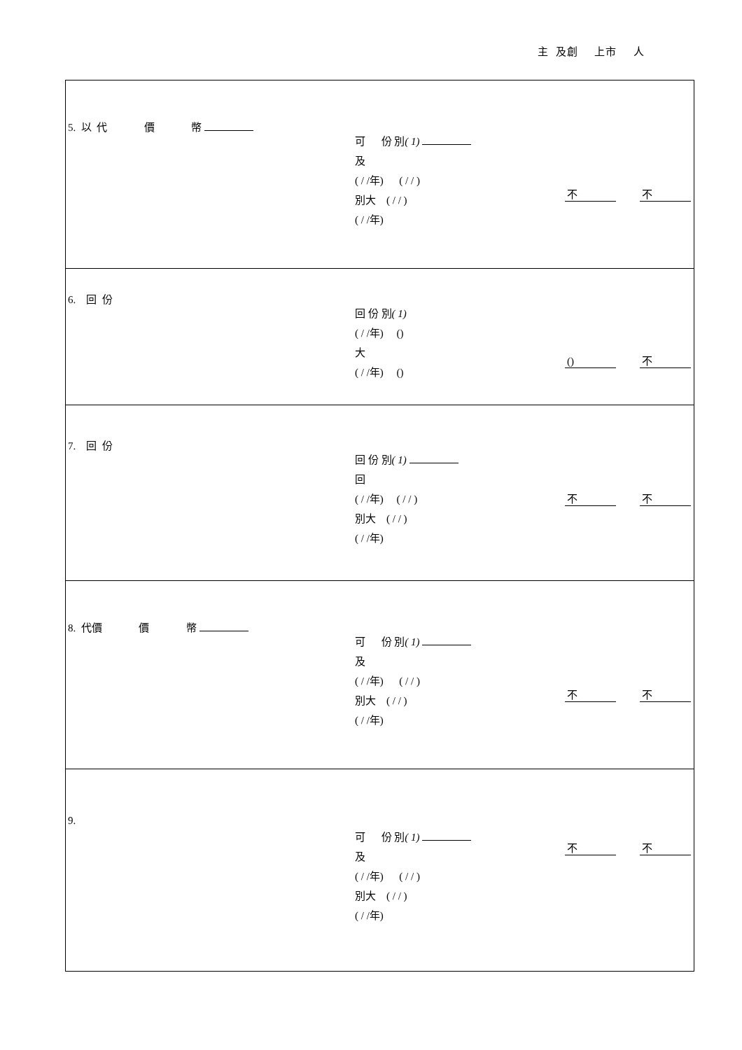主 及創 上市 人
| 5. 以 代 價 幣 可 份 別 ( 1) 及 ( / /年) ( / / ) 別大 ( / / ) ( / /年) 不 不 |
| 6. 回 份 回 份 別 ( 1) ( / /年) () 大 ( / /年) () () 不 |
| 7. 回 份 回 份 別 ( 1) 回 ( / /年) ( / / ) 別大 ( / / ) ( / /年) 不 不 |
| 8. 代價 價 幣 可 份 別 ( 1) 及 ( / /年) ( / / ) 別大 ( / / ) ( / /年) 不 不 |
| 9. 可 份 別 ( 1) 及 ( / /年) ( / / ) 別大 ( / / ) ( / /年) 不 不 |